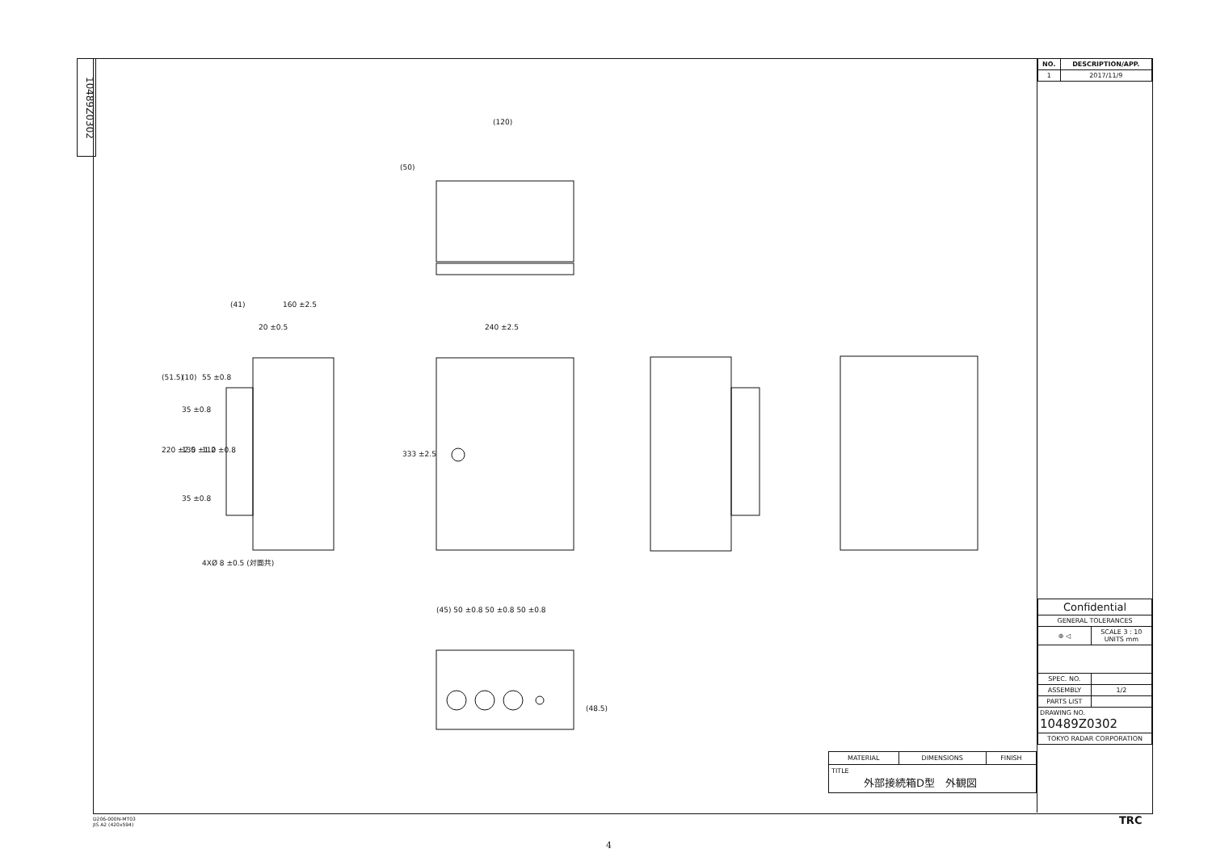10489Z0302
(120)
(50)
(41)
160 ±2.5
20 ±0.5
240 ±2.5
333 ±2.5
(51.5)
(10)
55 ±0.8
35 ±0.8
220 ±2.5
130 ±1.2
110 ±0.8
35 ±0.8
4XØ 8 ±0.5 (対面共)
(45) 50 ±0.8 50 ±0.8 50 ±0.8
(48.5)
| NO. | DESCRIPTION/APP. |
| --- | --- |
| 1 | 2017/11/9 |
| Confidential | |
| GENERAL TOLERANCES | |
| ⊕ ◁ | SCALE 3 : 10 UNITS mm |
| SPEC. NO. | |
| ASSEMBLY | 1/2 |
| PARTS LIST | |
| DRAWING NO. 10489Z0302 | |
| TOKYO RADAR CORPORATION | |
| MATERIAL | DIMENSIONS | FINISH |
| TITLE 外部接続箱D型 外観図 | | |
D206-000N-MT03
JIS A2 (420x594)
TRC
4